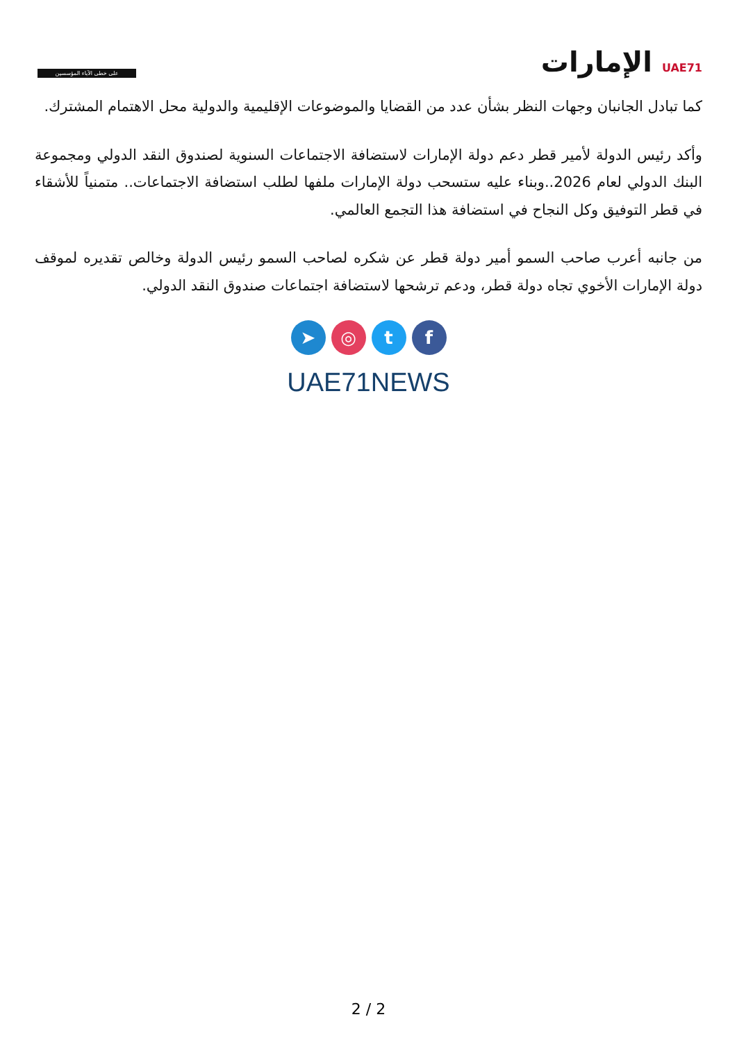على خطى الآباء المؤسسين
UAE71 الإمارات
كما تبادل الجانبان وجهات النظر بشأن عدد من القضايا والموضوعات الإقليمية والدولية محل الاهتمام المشترك.
وأكد رئيس الدولة لأمير قطر دعم دولة الإمارات لاستضافة الاجتماعات السنوية لصندوق النقد الدولي ومجموعة البنك الدولي لعام 2026..وبناء عليه ستسحب دولة الإمارات ملفها لطلب استضافة الاجتماعات.. متمنياً للأشقاء في قطر التوفيق وكل النجاح في استضافة هذا التجمع العالمي.
من جانبه أعرب صاحب السمو أمير دولة قطر عن شكره لصاحب السمو رئيس الدولة وخالص تقديره لموقف دولة الإمارات الأخوي تجاه دولة قطر، ودعم ترشحها لاستضافة اجتماعات صندوق النقد الدولي.
➤ ◎ tf
UAE71NEWS
2 / 2